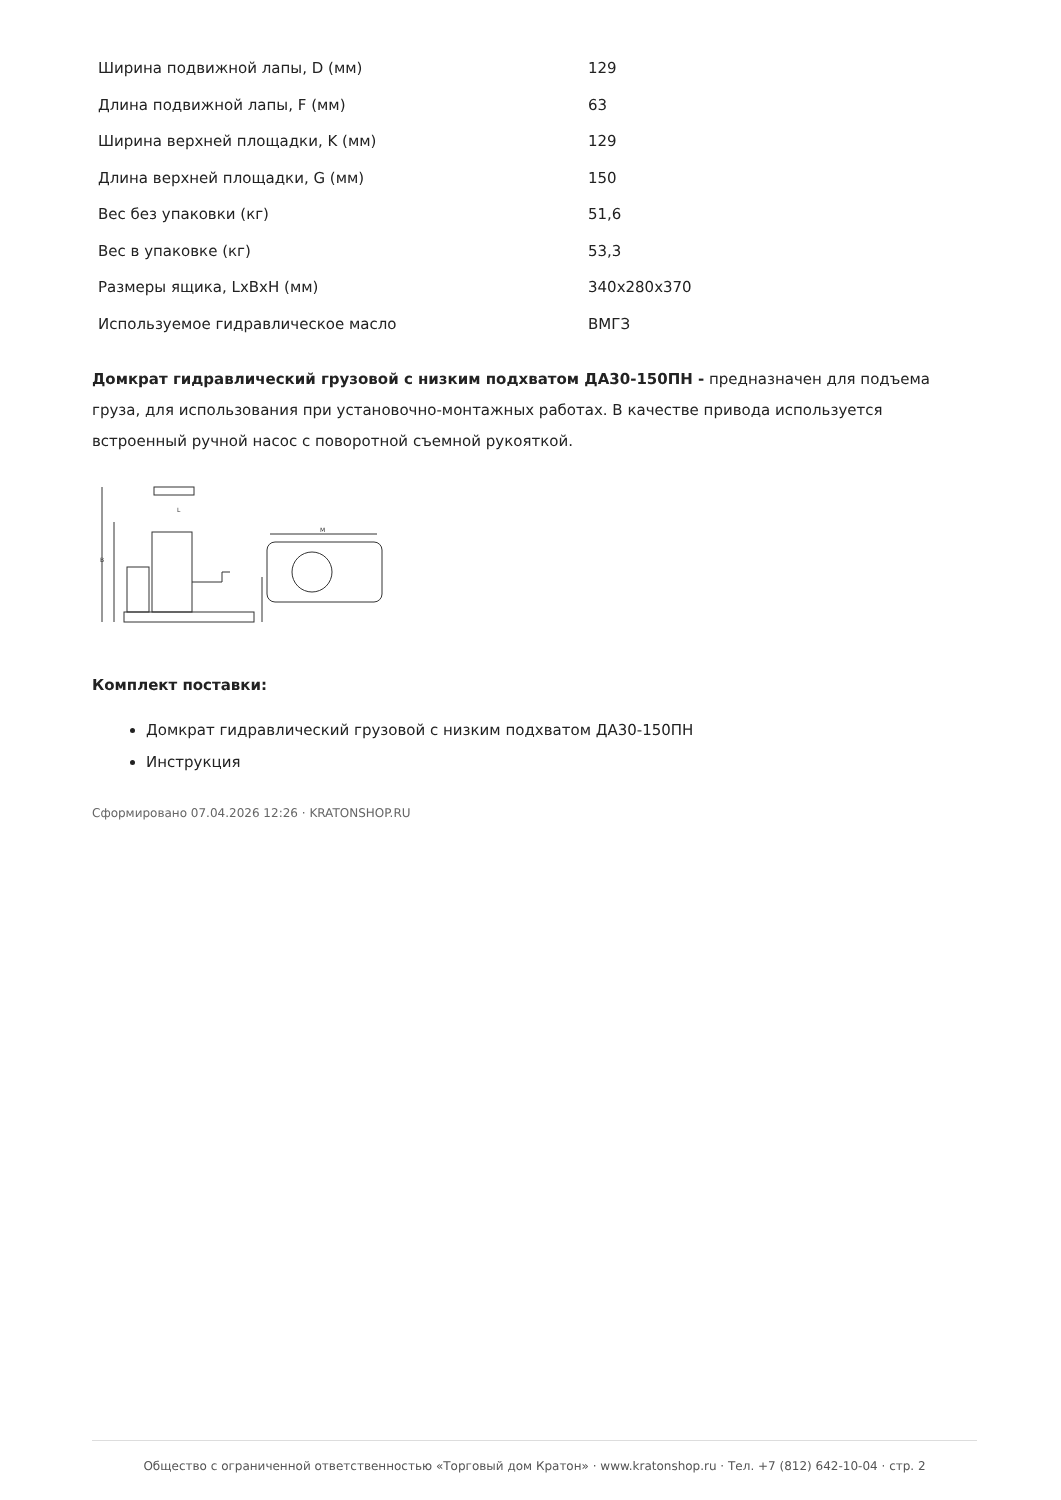| Ширина подвижной лапы, D (мм) | 129 |
| Длина подвижной лапы, F (мм) | 63 |
| Ширина верхней площадки, K (мм) | 129 |
| Длина верхней площадки, G (мм) | 150 |
| Вес без упаковки (кг) | 51,6 |
| Вес в упаковке (кг) | 53,3 |
| Размеры ящика, LxBxH (мм) | 340x280x370 |
| Используемое гидравлическое масло | ВМГЗ |
Домкрат гидравлический грузовой с низким подхватом ДА30-150ПН - предназначен для подъема груза, для использования при установочно-монтажных работах. В качестве привода используется встроенный ручной насос с поворотной съемной рукояткой.
B
L
M
Комплект поставки:
Домкрат гидравлический грузовой с низким подхватом ДА30-150ПН
Инструкция
Сформировано 07.04.2026 12:26 · KRATONSHOP.RU
Общество с ограниченной ответственностью «Торговый дом Кратон» · www.kratonshop.ru · Тел. +7 (812) 642-10-04 · стр. 2